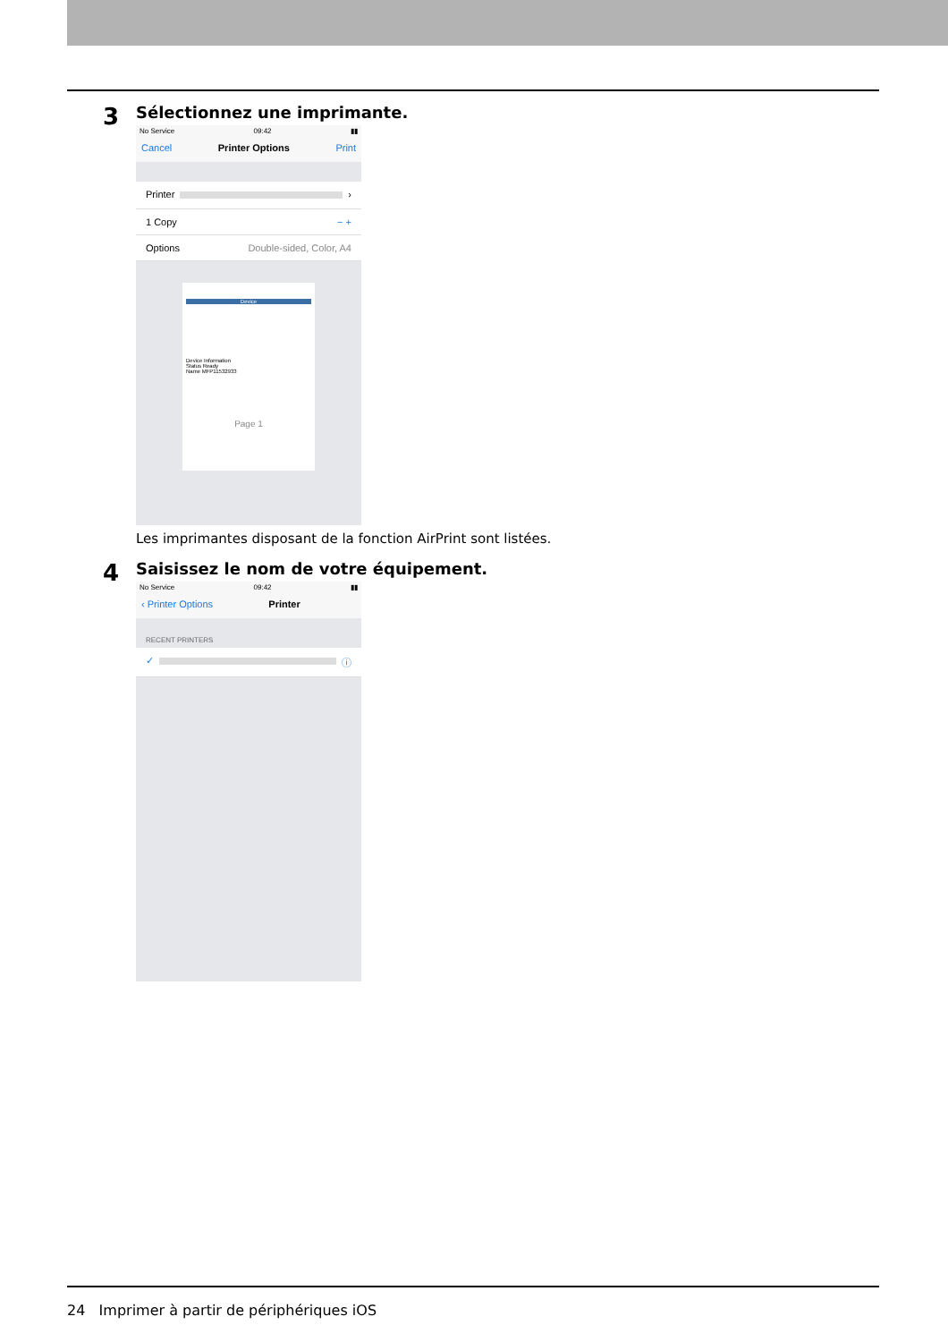3
Sélectionnez une imprimante.
No Service 09:42 ▮▮
Cancel Printer Options Print
Printer ›
1 Copy − +
Options Double-sided, Color, A4
Device
Device Information
Status Ready
Name MFP11532933
Page 1
Les imprimantes disposant de la fonction AirPrint sont listées.
4
Saisissez le nom de votre équipement.
No Service 09:42 ▮▮
‹ Printer Options Printer
RECENT PRINTERS
✓ ⓘ
24 Imprimer à partir de périphériques iOS